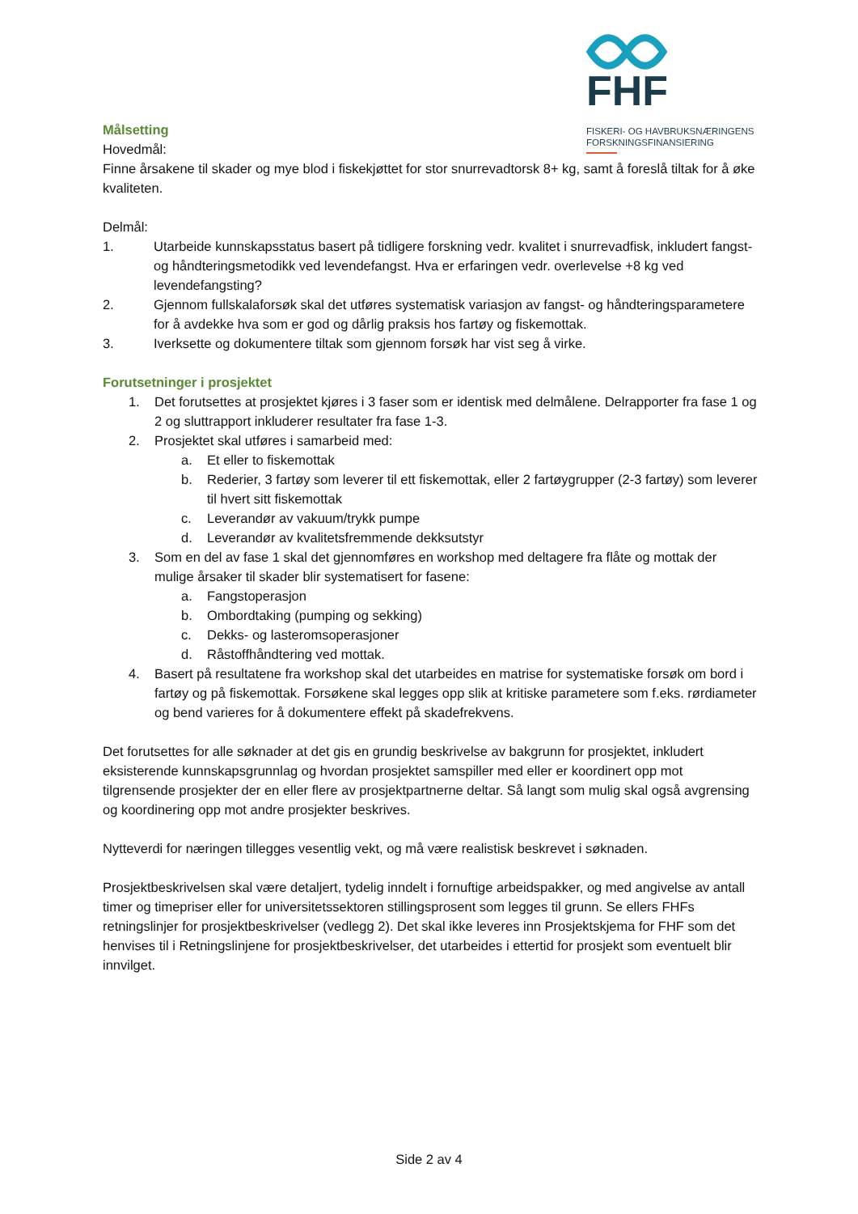FHF
FISKERI- OG HAVBRUKSNÆRINGENS
FORSKNINGSFINANSIERING
Målsetting
Hovedmål:
Finne årsakene til skader og mye blod i fiskekjøttet for stor snurrevadtorsk 8+ kg, samt å foreslå tiltak for å øke kvaliteten.
Delmål:
1. Utarbeide kunnskapsstatus basert på tidligere forskning vedr. kvalitet i snurrevadfisk, inkludert fangst- og håndteringsmetodikk ved levendefangst. Hva er erfaringen vedr. overlevelse +8 kg ved levendefangsting?
2. Gjennom fullskalaforsøk skal det utføres systematisk variasjon av fangst- og håndteringsparametere for å avdekke hva som er god og dårlig praksis hos fartøy og fiskemottak.
3. Iverksette og dokumentere tiltak som gjennom forsøk har vist seg å virke.
Forutsetninger i prosjektet
1. Det forutsettes at prosjektet kjøres i 3 faser som er identisk med delmålene. Delrapporter fra fase 1 og 2 og sluttrapport inkluderer resultater fra fase 1-3.
2. Prosjektet skal utføres i samarbeid med:
a. Et eller to fiskemottak
b. Rederier, 3 fartøy som leverer til ett fiskemottak, eller 2 fartøygrupper (2-3 fartøy) som leverer til hvert sitt fiskemottak
c. Leverandør av vakuum/trykk pumpe
d. Leverandør av kvalitetsfremmende dekksutstyr
3. Som en del av fase 1 skal det gjennomføres en workshop med deltagere fra flåte og mottak der mulige årsaker til skader blir systematisert for fasene:
a. Fangstoperasjon
b. Ombordtaking (pumping og sekking)
c. Dekks- og lasteromsoperasjoner
d. Råstoffhåndtering ved mottak.
4. Basert på resultatene fra workshop skal det utarbeides en matrise for systematiske forsøk om bord i fartøy og på fiskemottak. Forsøkene skal legges opp slik at kritiske parametere som f.eks. rørdiameter og bend varieres for å dokumentere effekt på skadefrekvens.
Det forutsettes for alle søknader at det gis en grundig beskrivelse av bakgrunn for prosjektet, inkludert eksisterende kunnskapsgrunnlag og hvordan prosjektet samspiller med eller er koordinert opp mot tilgrensende prosjekter der en eller flere av prosjektpartnerne deltar. Så langt som mulig skal også avgrensing og koordinering opp mot andre prosjekter beskrives.
Nytteverdi for næringen tillegges vesentlig vekt, og må være realistisk beskrevet i søknaden.
Prosjektbeskrivelsen skal være detaljert, tydelig inndelt i fornuftige arbeidspakker, og med angivelse av antall timer og timepriser eller for universitetssektoren stillingsprosent som legges til grunn. Se ellers FHFs retningslinjer for prosjektbeskrivelser (vedlegg 2). Det skal ikke leveres inn Prosjektskjema for FHF som det henvises til i Retningslinjene for prosjektbeskrivelser, det utarbeides i ettertid for prosjekt som eventuelt blir innvilget.
Side 2 av 4